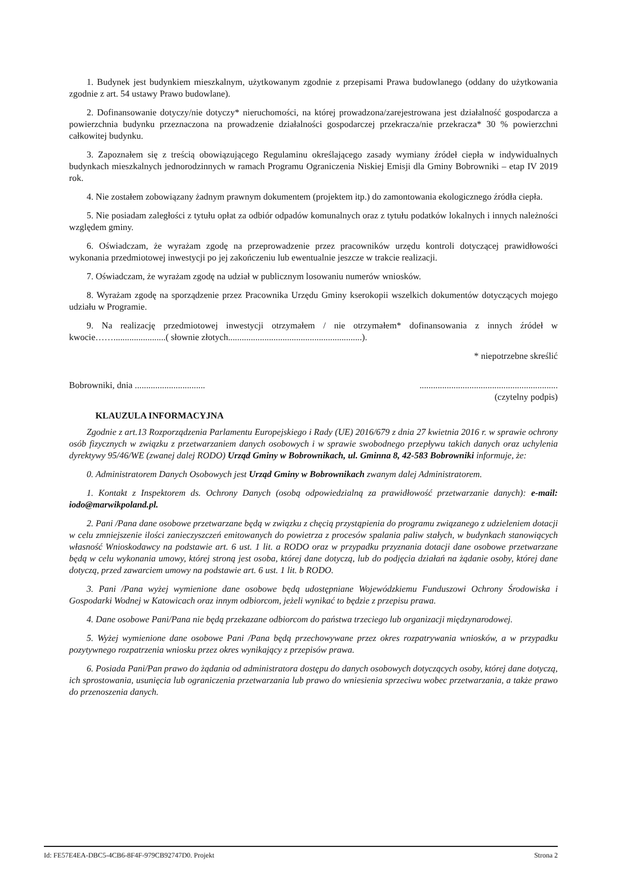1. Budynek jest budynkiem mieszkalnym, użytkowanym zgodnie z przepisami Prawa budowlanego (oddany do użytkowania zgodnie z art. 54 ustawy Prawo budowlane).
2. Dofinansowanie dotyczy/nie dotyczy* nieruchomości, na której prowadzona/zarejestrowana jest działalność gospodarcza a powierzchnia budynku przeznaczona na prowadzenie działalności gospodarczej przekracza/nie przekracza* 30 % powierzchni całkowitej budynku.
3. Zapoznałem się z treścią obowiązującego Regulaminu określającego zasady wymiany źródeł ciepła w indywidualnych budynkach mieszkalnych jednorodzinnych w ramach Programu Ograniczenia Niskiej Emisji dla Gminy Bobrowniki – etap IV 2019 rok.
4. Nie zostałem zobowiązany żadnym prawnym dokumentem (projektem itp.) do zamontowania ekologicznego źródła ciepła.
5. Nie posiadam zaległości z tytułu opłat za odbiór odpadów komunalnych oraz z tytułu podatków lokalnych i innych należności względem gminy.
6. Oświadczam, że wyrażam zgodę na przeprowadzenie przez pracowników urzędu kontroli dotyczącej prawidłowości wykonania przedmiotowej inwestycji po jej zakończeniu lub ewentualnie jeszcze w trakcie realizacji.
7. Oświadczam, że wyrażam zgodę na udział w publicznym losowaniu numerów wniosków.
8. Wyrażam zgodę na sporządzenie przez Pracownika Urzędu Gminy kserokopii wszelkich dokumentów dotyczących mojego udziału w Programie.
9. Na realizację przedmiotowej inwestycji otrzymałem / nie otrzymałem* dofinansowania z innych źródeł w kwocie…….......................( słownie złotych...........................................................).
* niepotrzebne skreślić
Bobrowniki, dnia ............................................................................................
(czytelny podpis)
KLAUZULA INFORMACYJNA
Zgodnie z art.13 Rozporządzenia Parlamentu Europejskiego i Rady (UE) 2016/679 z dnia 27 kwietnia 2016 r. w sprawie ochrony osób fizycznych w związku z przetwarzaniem danych osobowych i w sprawie swobodnego przepływu takich danych oraz uchylenia dyrektywy 95/46/WE (zwanej dalej RODO) Urząd Gminy w Bobrownikach, ul. Gminna 8, 42-583 Bobrowniki informuje, że:
0. Administratorem Danych Osobowych jest Urząd Gminy w Bobrownikach zwanym dalej Administratorem.
1. Kontakt z Inspektorem ds. Ochrony Danych (osobą odpowiedzialną za prawidłowość przetwarzanie danych): e-mail: iodo@marwikpoland.pl.
2. Pani /Pana dane osobowe przetwarzane będą w związku z chęcią przystąpienia do programu związanego z udzieleniem dotacji w celu zmniejszenie ilości zanieczyszczeń emitowanych do powietrza z procesów spalania paliw stałych, w budynkach stanowiących własność Wnioskodawcy na podstawie art. 6 ust. 1 lit. a RODO oraz w przypadku przyznania dotacji dane osobowe przetwarzane będą w celu wykonania umowy, której stroną jest osoba, której dane dotyczą, lub do podjęcia działań na żądanie osoby, której dane dotyczą, przed zawarciem umowy na podstawie art. 6 ust. 1 lit. b RODO.
3. Pani /Pana wyżej wymienione dane osobowe będą udostępniane Wojewódzkiemu Funduszowi Ochrony Środowiska i Gospodarki Wodnej w Katowicach oraz innym odbiorcom, jeżeli wynikać to będzie z przepisu prawa.
4. Dane osobowe Pani/Pana nie będą przekazane odbiorcom do państwa trzeciego lub organizacji międzynarodowej.
5. Wyżej wymienione dane osobowe Pani /Pana będą przechowywane przez okres rozpatrywania wniosków, a w przypadku pozytywnego rozpatrzenia wniosku przez okres wynikający z przepisów prawa.
6. Posiada Pani/Pan prawo do żądania od administratora dostępu do danych osobowych dotyczących osoby, której dane dotyczą, ich sprostowania, usunięcia lub ograniczenia przetwarzania lub prawo do wniesienia sprzeciwu wobec przetwarzania, a także prawo do przenoszenia danych.
Id: FE57E4EA-DBC5-4CB6-8F4F-979CB92747D0. Projekt Strona 2